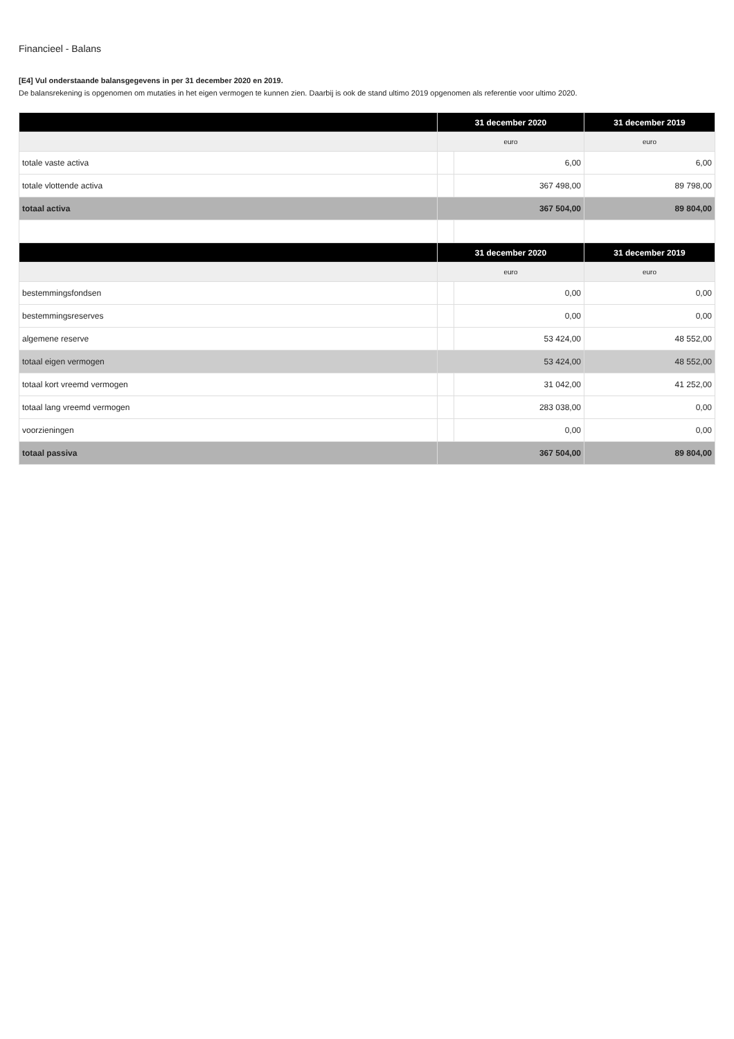Financieel - Balans
[E4] Vul onderstaande balansgegevens in per 31 december 2020 en 2019.
De balansrekening is opgenomen om mutaties in het eigen vermogen te kunnen zien. Daarbij is ook de stand ultimo 2019 opgenomen als referentie voor ultimo 2020.
| | 31 december 2020 | | 31 december 2019 |
| --- | --- | --- | --- |
| | euro | | euro |
| totale vaste activa | | 6,00 | 6,00 |
| totale vlottende activa | | 367 498,00 | 89 798,00 |
| totaal activa | 367 504,00 | | 89 804,00 |
| | 31 december 2020 | | 31 december 2019 |
| | euro | | euro |
| bestemmingsfondsen | | 0,00 | 0,00 |
| bestemmingsreserves | | 0,00 | 0,00 |
| algemene reserve | | 53 424,00 | 48 552,00 |
| totaal eigen vermogen | 53 424,00 | | 48 552,00 |
| totaal kort vreemd vermogen | | 31 042,00 | 41 252,00 |
| totaal lang vreemd vermogen | | 283 038,00 | 0,00 |
| voorzieningen | | 0,00 | 0,00 |
| totaal passiva | 367 504,00 | | 89 804,00 |